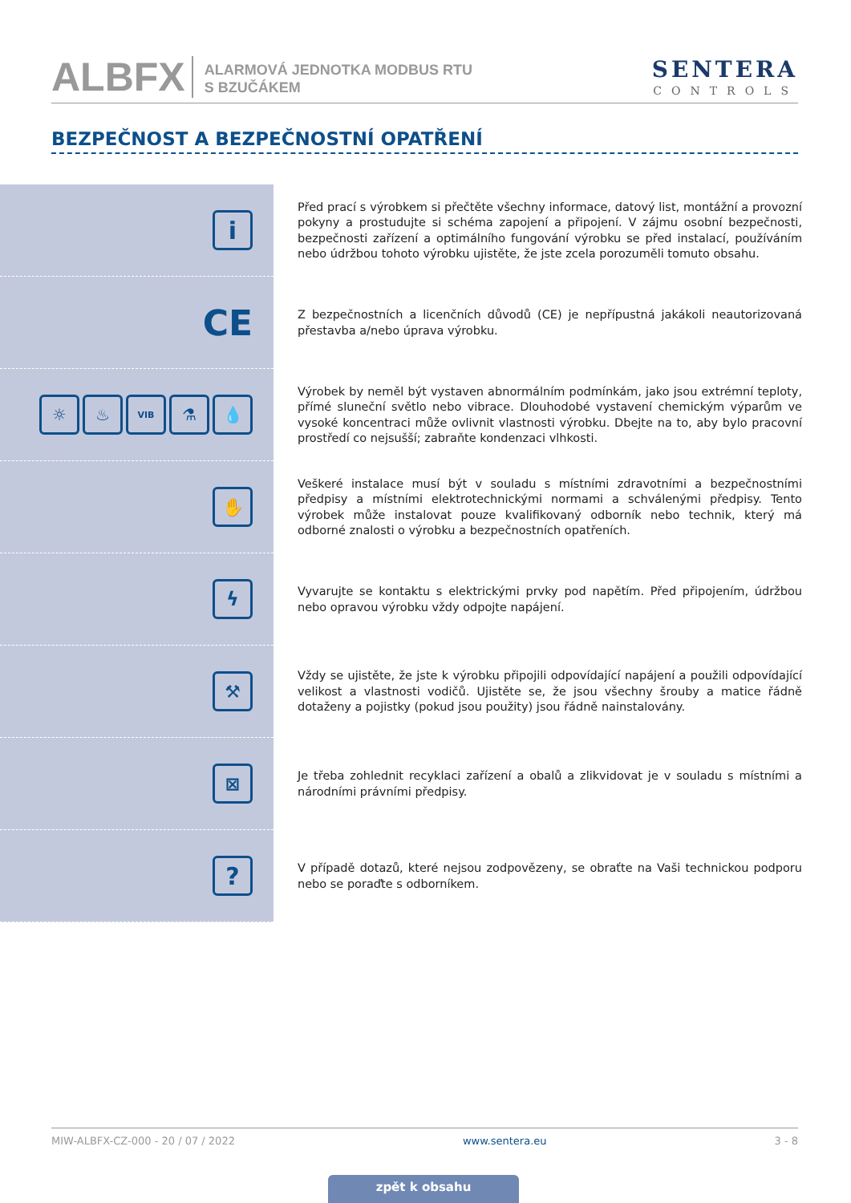ALBFX
ALARMOVÁ JEDNOTKA MODBUS RTU
S BZUČÁKEM
SENTERA
CONTROLS
BEZPEČNOST A BEZPEČNOSTNÍ OPATŘENÍ
i
Před prací s výrobkem si přečtěte všechny informace, datový list, montážní a provozní pokyny a prostudujte si schéma zapojení a připojení. V zájmu osobní bezpečnosti, bezpečnosti zařízení a optimálního fungování výrobku se před instalací, používáním nebo údržbou tohoto výrobku ujistěte, že jste zcela porozuměli tomuto obsahu.
CE
Z bezpečnostních a licenčních důvodů (CE) je nepřípustná jakákoli neautorizovaná přestavba a/nebo úprava výrobku.
☼ ♨
VIB
⚗ 💧
Výrobek by neměl být vystaven abnormálním podmínkám, jako jsou extrémní teploty, přímé sluneční světlo nebo vibrace. Dlouhodobé vystavení chemickým výparům ve vysoké koncentraci může ovlivnit vlastnosti výrobku. Dbejte na to, aby bylo pracovní prostředí co nejsušší; zabraňte kondenzaci vlhkosti.
✋
Veškeré instalace musí být v souladu s místními zdravotními a bezpečnostními předpisy a místními elektrotechnickými normami a schválenými předpisy. Tento výrobek může instalovat pouze kvalifikovaný odborník nebo technik, který má odborné znalosti o výrobku a bezpečnostních opatřeních.
ϟ
Vyvarujte se kontaktu s elektrickými prvky pod napětím. Před připojením, údržbou nebo opravou výrobku vždy odpojte napájení.
⚒
Vždy se ujistěte, že jste k výrobku připojili odpovídající napájení a použili odpovídající velikost a vlastnosti vodičů. Ujistěte se, že jsou všechny šrouby a matice řádně dotaženy a pojistky (pokud jsou použity) jsou řádně nainstalovány.
⊠
Je třeba zohlednit recyklaci zařízení a obalů a zlikvidovat je v souladu s místními a národními právními předpisy.
?
V případě dotazů, které nejsou zodpovězeny, se obraťte na Vaši technickou podporu nebo se poraďte s odborníkem.
MIW-ALBFX-CZ-000 - 20 / 07 / 2022 www.sentera.eu 3 - 8
zpět k obsahu